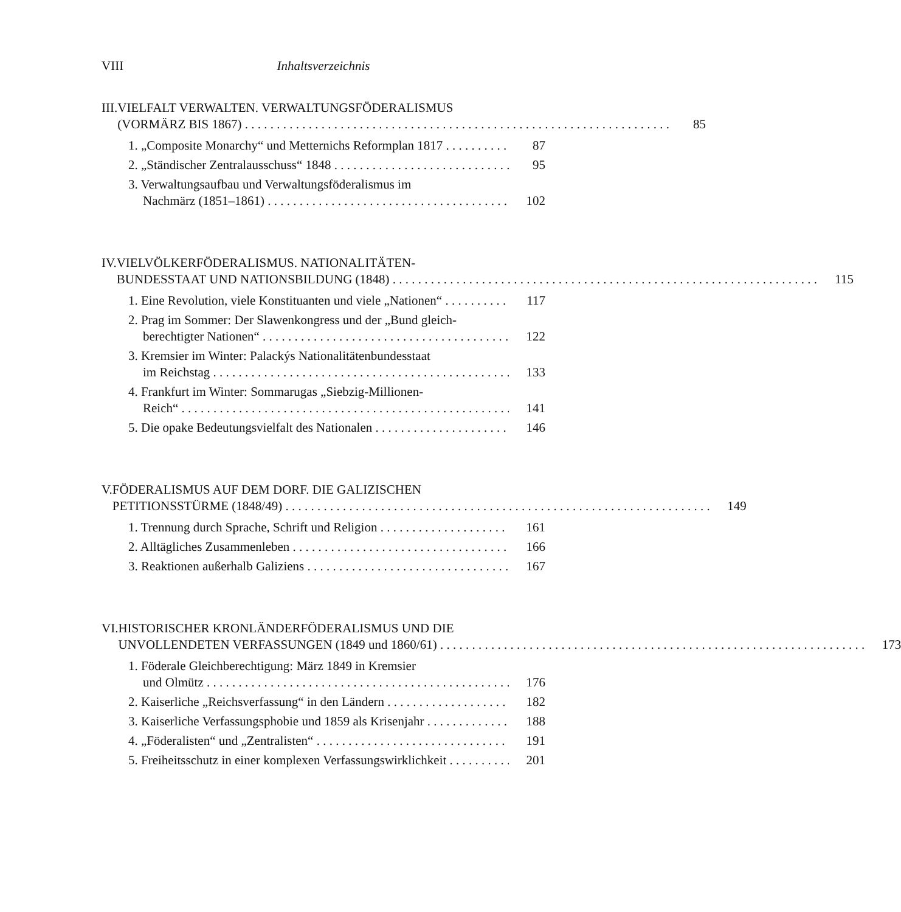VIII Inhaltsverzeichnis
III.
VIELFALT VERWALTEN. VERWALTUNGSFÖDERALISMUS
(VORMÄRZ BIS 1867) 85
1. „Composite Monarchy“ und Metternichs Reformplan 1817 87
2. „Ständischer Zentralausschuss“ 1848 95
3. Verwaltungsaufbau und Verwaltungsföderalismus im
Nachmärz (1851–1861) 102
IV. VIELVÖLKERFÖDERALISMUS. NATIONALITÄTEN-
BUNDESSTAAT UND NATIONSBILDUNG (1848) 115
1. Eine Revolution, viele Konstituanten und viele „Nationen“117
2. Prag im Sommer: Der Slawenkongress und der „Bund gleich-
berechtigter Nationen“122
3. Kremsier im Winter: Palackýs Nationalitätenbundesstaat
im Reichstag 133
4. Frankfurt im Winter: Sommarugas „Siebzig-Millionen-
Reich“141
5. Die opake Bedeutungsvielfalt des Nationalen 146
V. FÖDERALISMUS AUF DEM DORF. DIE GALIZISCHEN
PETITIONSSTÜRME (1848/49) 149
1. Trennung durch Sprache, Schrift und Religion 161
2. Alltägliches Zusammenleben 166
3. Reaktionen außerhalb Galiziens 167
VI. HISTORISCHER KRONLÄNDERFÖDERALISMUS UND DIE
UNVOLLENDETEN VERFASSUNGEN (1849 und 1860/61) 173
1. Föderale Gleichberechtigung: März 1849 in Kremsier
und Olmütz 176
2. Kaiserliche „Reichsverfassung“ in den Ländern 182
3. Kaiserliche Verfassungsphobie und 1859 als Krisenjahr 188
4. „Föderalisten“ und „Zentralisten“191
5. Freiheitsschutz in einer komplexen Verfassungswirklichkeit 201